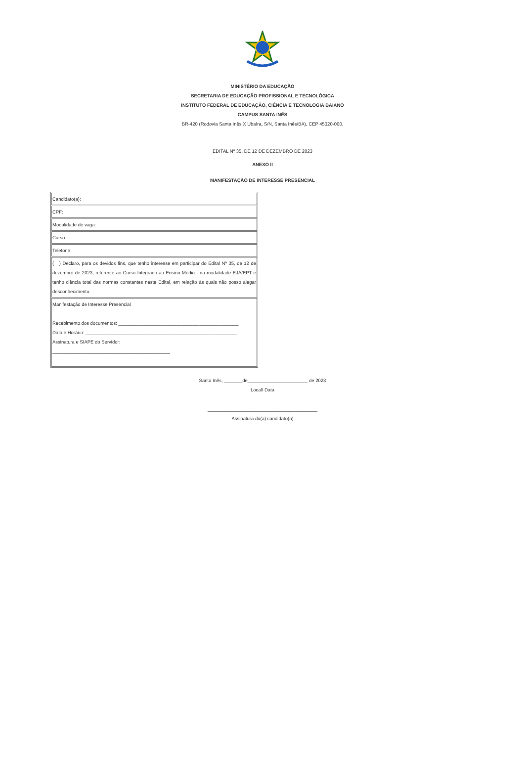MINISTÉRIO DA EDUCAÇÃO
SECRETARIA DE EDUCAÇÃO PROFISSIONAL E TECNOLÓGICA
INSTITUTO FEDERAL DE EDUCAÇÃO, CIÊNCIA E TECNOLOGIA BAIANO
CAMPUS SANTA INÊS
BR-420 (Rodovia Santa Inês X Ubaíra, S/N, Santa Inês/BA), CEP 45320-000.
EDITAL Nº 35, DE 12 DE DEZEMBRO DE 2023
ANEXO II
MANIFESTAÇÃO DE INTERESSE PRESENCIAL
| Candidato(a): |
| CPF: |
| Modalidade de vaga: |
| Curso: |
| Telefone: |
| ( ) Declaro, para os devidos fins, que tenho interesse em participar do Edital Nº 35, de 12 de dezembro de 2023, referente ao Curso Integrado ao Ensino Médio - na modalidade EJA/EPT e tenho ciência total das normas constantes neste Edital, em relação às quais não posso alegar desconhecimento. |
| Manifestação de Interesse Presencial Recebimento dos documentos: ______________________________________________ Data e Horário: __________________________________________________________ Assinatura e SIAPE do Servidor: _____________________________________________ |
Santa Inês, _______de_______________________ de 2023
Local/ Data
__________________________________________
Assinatura do(a) candidato(a)